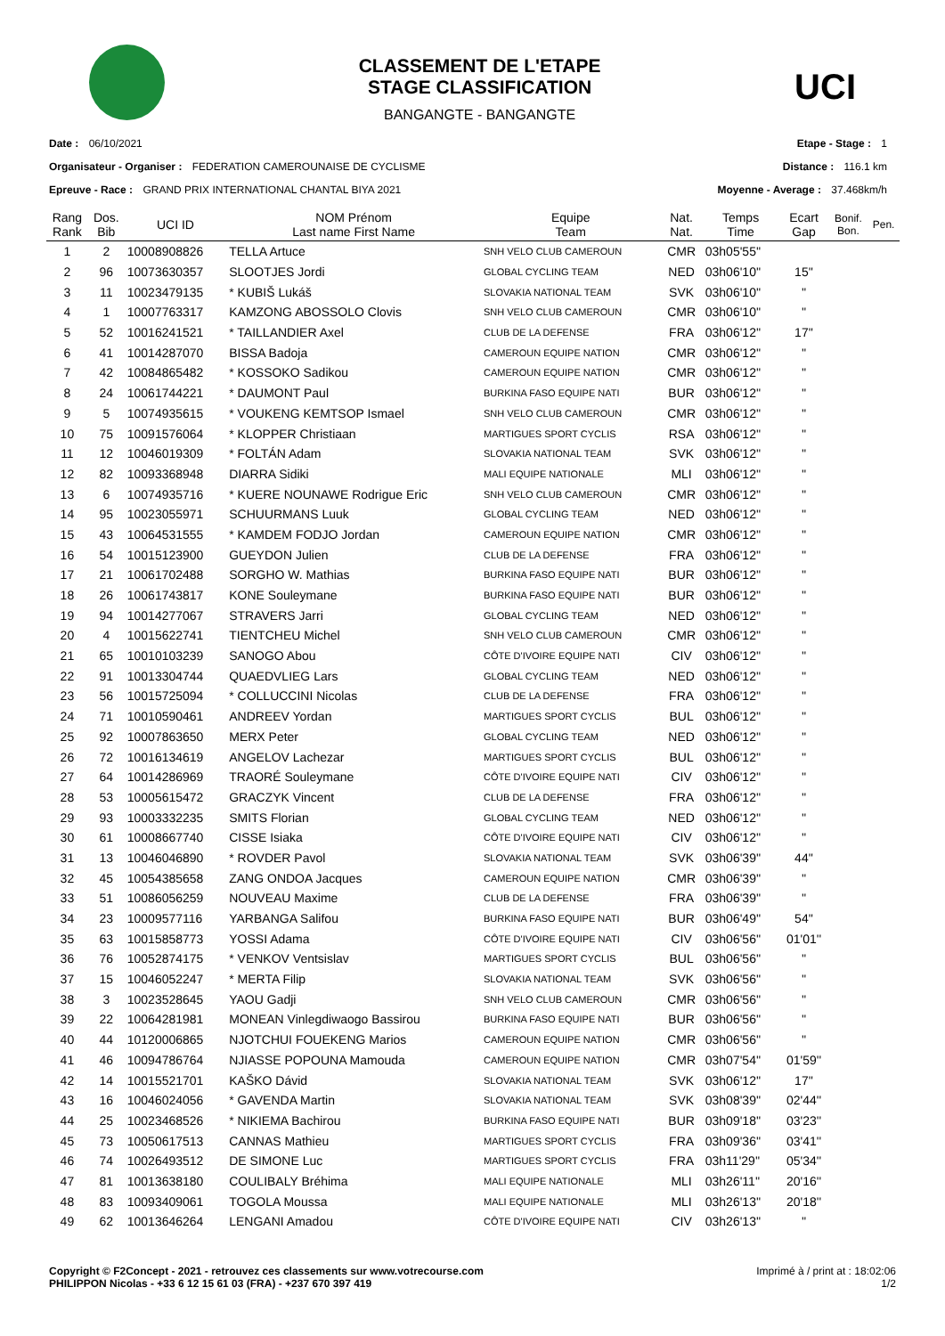CLASSEMENT DE L'ETAPE
STAGE CLASSIFICATION
BANGANGTE - BANGANGTE
UCI
Date : 06/10/2021
Organisateur - Organiser : FEDERATION CAMEROUNAISE DE CYCLISME
Epreuve - Race : GRAND PRIX INTERNATIONAL CHANTAL BIYA 2021
Etape - Stage : 1
Distance : 116.1 km
Moyenne - Average : 37.468km/h
| Rang Rank | Dos. Bib | UCI ID | NOM Prénom Last name First Name | Equipe Team | Nat. Nat. | Temps Time | Ecart Gap | Bonif. Bon. | Pen. |
| --- | --- | --- | --- | --- | --- | --- | --- | --- | --- |
| 1 | 2 | 10008908826 | TELLA Artuce | SNH VELO CLUB CAMEROUN | CMR | 03h05'55'' | | | |
| 2 | 96 | 10073630357 | SLOOTJES Jordi | GLOBAL CYCLING TEAM | NED | 03h06'10'' | 15'' | | |
| 3 | 11 | 10023479135 | * KUBIŠ Lukáš | SLOVAKIA NATIONAL TEAM | SVK | 03h06'10'' | '' | | |
| 4 | 1 | 10007763317 | KAMZONG ABOSSOLO Clovis | SNH VELO CLUB CAMEROUN | CMR | 03h06'10'' | '' | | |
| 5 | 52 | 10016241521 | * TAILLANDIER Axel | CLUB DE LA DEFENSE | FRA | 03h06'12'' | 17'' | | |
| 6 | 41 | 10014287070 | BISSA Badoja | CAMEROUN EQUIPE NATION | CMR | 03h06'12'' | '' | | |
| 7 | 42 | 10084865482 | * KOSSOKO Sadikou | CAMEROUN EQUIPE NATION | CMR | 03h06'12'' | '' | | |
| 8 | 24 | 10061744221 | * DAUMONT Paul | BURKINA FASO EQUIPE NATI | BUR | 03h06'12'' | '' | | |
| 9 | 5 | 10074935615 | * VOUKENG KEMTSOP Ismael | SNH VELO CLUB CAMEROUN | CMR | 03h06'12'' | '' | | |
| 10 | 75 | 10091576064 | * KLOPPER Christiaan | MARTIGUES SPORT CYCLIS | RSA | 03h06'12'' | '' | | |
| 11 | 12 | 10046019309 | * FOLTÁN Adam | SLOVAKIA NATIONAL TEAM | SVK | 03h06'12'' | '' | | |
| 12 | 82 | 10093368948 | DIARRA Sidiki | MALI EQUIPE NATIONALE | MLI | 03h06'12'' | '' | | |
| 13 | 6 | 10074935716 | * KUERE NOUNAWE Rodrigue Eric | SNH VELO CLUB CAMEROUN | CMR | 03h06'12'' | '' | | |
| 14 | 95 | 10023055971 | SCHUURMANS Luuk | GLOBAL CYCLING TEAM | NED | 03h06'12'' | '' | | |
| 15 | 43 | 10064531555 | * KAMDEM FODJO Jordan | CAMEROUN EQUIPE NATION | CMR | 03h06'12'' | '' | | |
| 16 | 54 | 10015123900 | GUEYDON Julien | CLUB DE LA DEFENSE | FRA | 03h06'12'' | '' | | |
| 17 | 21 | 10061702488 | SORGHO W. Mathias | BURKINA FASO EQUIPE NATI | BUR | 03h06'12'' | '' | | |
| 18 | 26 | 10061743817 | KONE Souleymane | BURKINA FASO EQUIPE NATI | BUR | 03h06'12'' | '' | | |
| 19 | 94 | 10014277067 | STRAVERS Jarri | GLOBAL CYCLING TEAM | NED | 03h06'12'' | '' | | |
| 20 | 4 | 10015622741 | TIENTCHEU Michel | SNH VELO CLUB CAMEROUN | CMR | 03h06'12'' | '' | | |
| 21 | 65 | 10010103239 | SANOGO Abou | CÔTE D'IVOIRE EQUIPE NATI | CIV | 03h06'12'' | '' | | |
| 22 | 91 | 10013304744 | QUAEDVLIEG Lars | GLOBAL CYCLING TEAM | NED | 03h06'12'' | '' | | |
| 23 | 56 | 10015725094 | * COLLUCCINI Nicolas | CLUB DE LA DEFENSE | FRA | 03h06'12'' | '' | | |
| 24 | 71 | 10010590461 | ANDREEV Yordan | MARTIGUES SPORT CYCLIS | BUL | 03h06'12'' | '' | | |
| 25 | 92 | 10007863650 | MERX Peter | GLOBAL CYCLING TEAM | NED | 03h06'12'' | '' | | |
| 26 | 72 | 10016134619 | ANGELOV Lachezar | MARTIGUES SPORT CYCLIS | BUL | 03h06'12'' | '' | | |
| 27 | 64 | 10014286969 | TRAORÉ Souleymane | CÔTE D'IVOIRE EQUIPE NATI | CIV | 03h06'12'' | '' | | |
| 28 | 53 | 10005615472 | GRACZYK Vincent | CLUB DE LA DEFENSE | FRA | 03h06'12'' | '' | | |
| 29 | 93 | 10003332235 | SMITS Florian | GLOBAL CYCLING TEAM | NED | 03h06'12'' | '' | | |
| 30 | 61 | 10008667740 | CISSE Isiaka | CÔTE D'IVOIRE EQUIPE NATI | CIV | 03h06'12'' | '' | | |
| 31 | 13 | 10046046890 | * ROVDER Pavol | SLOVAKIA NATIONAL TEAM | SVK | 03h06'39'' | 44'' | | |
| 32 | 45 | 10054385658 | ZANG ONDOA Jacques | CAMEROUN EQUIPE NATION | CMR | 03h06'39'' | '' | | |
| 33 | 51 | 10086056259 | NOUVEAU Maxime | CLUB DE LA DEFENSE | FRA | 03h06'39'' | '' | | |
| 34 | 23 | 10009577116 | YARBANGA Salifou | BURKINA FASO EQUIPE NATI | BUR | 03h06'49'' | 54'' | | |
| 35 | 63 | 10015858773 | YOSSI Adama | CÔTE D'IVOIRE EQUIPE NATI | CIV | 03h06'56'' | 01'01'' | | |
| 36 | 76 | 10052874175 | * VENKOV Ventsislav | MARTIGUES SPORT CYCLIS | BUL | 03h06'56'' | '' | | |
| 37 | 15 | 10046052247 | * MERTA Filip | SLOVAKIA NATIONAL TEAM | SVK | 03h06'56'' | '' | | |
| 38 | 3 | 10023528645 | YAOU Gadji | SNH VELO CLUB CAMEROUN | CMR | 03h06'56'' | '' | | |
| 39 | 22 | 10064281981 | MONEAN Vinlegdiwaogo Bassirou | BURKINA FASO EQUIPE NATI | BUR | 03h06'56'' | '' | | |
| 40 | 44 | 10120006865 | NJOTCHUI FOUEKENG Marios | CAMEROUN EQUIPE NATION | CMR | 03h06'56'' | '' | | |
| 41 | 46 | 10094786764 | NJIASSE POPOUNA Mamouda | CAMEROUN EQUIPE NATION | CMR | 03h07'54'' | 01'59'' | | |
| 42 | 14 | 10015521701 | KAŠKO Dávid | SLOVAKIA NATIONAL TEAM | SVK | 03h06'12'' | 17'' | | |
| 43 | 16 | 10046024056 | * GAVENDA Martin | SLOVAKIA NATIONAL TEAM | SVK | 03h08'39'' | 02'44'' | | |
| 44 | 25 | 10023468526 | * NIKIEMA Bachirou | BURKINA FASO EQUIPE NATI | BUR | 03h09'18'' | 03'23'' | | |
| 45 | 73 | 10050617513 | CANNAS Mathieu | MARTIGUES SPORT CYCLIS | FRA | 03h09'36'' | 03'41'' | | |
| 46 | 74 | 10026493512 | DE SIMONE Luc | MARTIGUES SPORT CYCLIS | FRA | 03h11'29'' | 05'34'' | | |
| 47 | 81 | 10013638180 | COULIBALY Bréhima | MALI EQUIPE NATIONALE | MLI | 03h26'11'' | 20'16'' | | |
| 48 | 83 | 10093409061 | TOGOLA Moussa | MALI EQUIPE NATIONALE | MLI | 03h26'13'' | 20'18'' | | |
| 49 | 62 | 10013646264 | LENGANI Amadou | CÔTE D'IVOIRE EQUIPE NATI | CIV | 03h26'13'' | '' | | |
Copyright © F2Concept - 2021 - retrouvez ces classements sur www.votrecourse.com
PHILIPPON Nicolas - +33 6 12 15 61 03 (FRA) - +237 670 397 419
Imprimé à / print at : 18:02:06
1/2